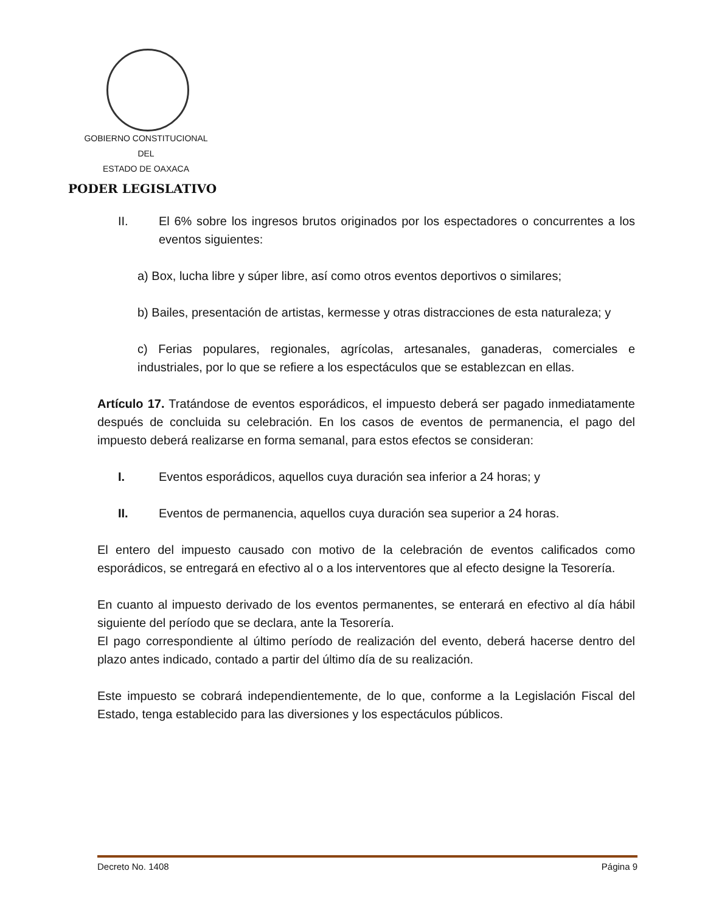GOBIERNO CONSTITUCIONAL
DEL
ESTADO DE OAXACA
PODER LEGISLATIVO
II. El 6% sobre los ingresos brutos originados por los espectadores o concurrentes a los eventos siguientes:
a) Box, lucha libre y súper libre, así como otros eventos deportivos o similares;
b) Bailes, presentación de artistas, kermesse y otras distracciones de esta naturaleza; y
c) Ferias populares, regionales, agrícolas, artesanales, ganaderas, comerciales e industriales, por lo que se refiere a los espectáculos que se establezcan en ellas.
Artículo 17. Tratándose de eventos esporádicos, el impuesto deberá ser pagado inmediatamente después de concluida su celebración. En los casos de eventos de permanencia, el pago del impuesto deberá realizarse en forma semanal, para estos efectos se consideran:
I. Eventos esporádicos, aquellos cuya duración sea inferior a 24 horas; y
II. Eventos de permanencia, aquellos cuya duración sea superior a 24 horas.
El entero del impuesto causado con motivo de la celebración de eventos calificados como esporádicos, se entregará en efectivo al o a los interventores que al efecto designe la Tesorería.
En cuanto al impuesto derivado de los eventos permanentes, se enterará en efectivo al día hábil siguiente del período que se declara, ante la Tesorería.
El pago correspondiente al último período de realización del evento, deberá hacerse dentro del plazo antes indicado, contado a partir del último día de su realización.
Este impuesto se cobrará independientemente, de lo que, conforme a la Legislación Fiscal del Estado, tenga establecido para las diversiones y los espectáculos públicos.
Decreto No. 1408 Página 9